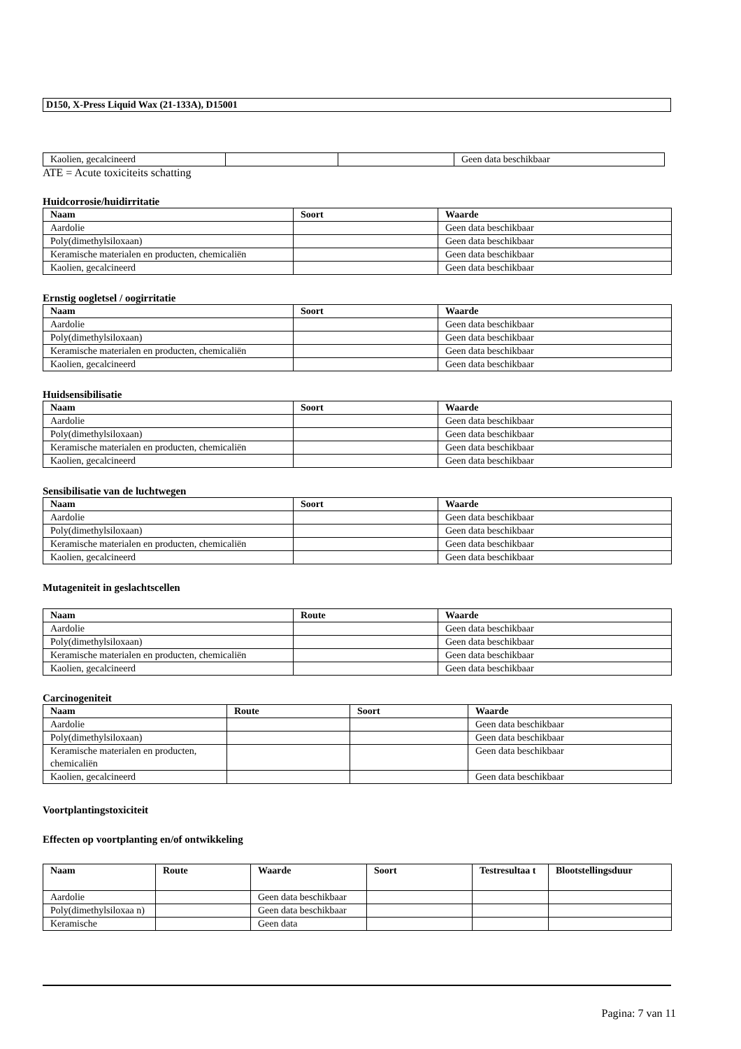D150, X-Press Liquid Wax (21-133A), D15001
| Kaolien, gecalcineerd | | | Geen data beschikbaar |
ATE = Acute toxiciteits schatting
Huidcorrosie/huidirritatie
| Naam | Soort | Waarde |
| --- | --- | --- |
| Aardolie | | Geen data beschikbaar |
| Poly(dimethylsiloxaan) | | Geen data beschikbaar |
| Keramische materialen en producten, chemicaliën | | Geen data beschikbaar |
| Kaolien, gecalcineerd | | Geen data beschikbaar |
Ernstig oogletsel / oogirritatie
| Naam | Soort | Waarde |
| --- | --- | --- |
| Aardolie | | Geen data beschikbaar |
| Poly(dimethylsiloxaan) | | Geen data beschikbaar |
| Keramische materialen en producten, chemicaliën | | Geen data beschikbaar |
| Kaolien, gecalcineerd | | Geen data beschikbaar |
Huidsensibilisatie
| Naam | Soort | Waarde |
| --- | --- | --- |
| Aardolie | | Geen data beschikbaar |
| Poly(dimethylsiloxaan) | | Geen data beschikbaar |
| Keramische materialen en producten, chemicaliën | | Geen data beschikbaar |
| Kaolien, gecalcineerd | | Geen data beschikbaar |
Sensibilisatie van de luchtwegen
| Naam | Soort | Waarde |
| --- | --- | --- |
| Aardolie | | Geen data beschikbaar |
| Poly(dimethylsiloxaan) | | Geen data beschikbaar |
| Keramische materialen en producten, chemicaliën | | Geen data beschikbaar |
| Kaolien, gecalcineerd | | Geen data beschikbaar |
Mutageniteit in geslachtscellen
| Naam | Route | Waarde |
| --- | --- | --- |
| Aardolie | | Geen data beschikbaar |
| Poly(dimethylsiloxaan) | | Geen data beschikbaar |
| Keramische materialen en producten, chemicaliën | | Geen data beschikbaar |
| Kaolien, gecalcineerd | | Geen data beschikbaar |
Carcinogeniteit
| Naam | Route | Soort | Waarde |
| --- | --- | --- | --- |
| Aardolie | | | Geen data beschikbaar |
| Poly(dimethylsiloxaan) | | | Geen data beschikbaar |
| Keramische materialen en producten, chemicaliën | | | Geen data beschikbaar |
| Kaolien, gecalcineerd | | | Geen data beschikbaar |
Voortplantingstoxiciteit
Effecten op voortplanting en/of ontwikkeling
| Naam | Route | Waarde | Soort | Testresultaa t | Blootstellingsduur |
| --- | --- | --- | --- | --- | --- |
| Aardolie | | Geen data beschikbaar | | | |
| Poly(dimethylsiloxaa n) | | Geen data beschikbaar | | | |
| Keramische | | Geen data | | | |
Pagina: 7 van 11